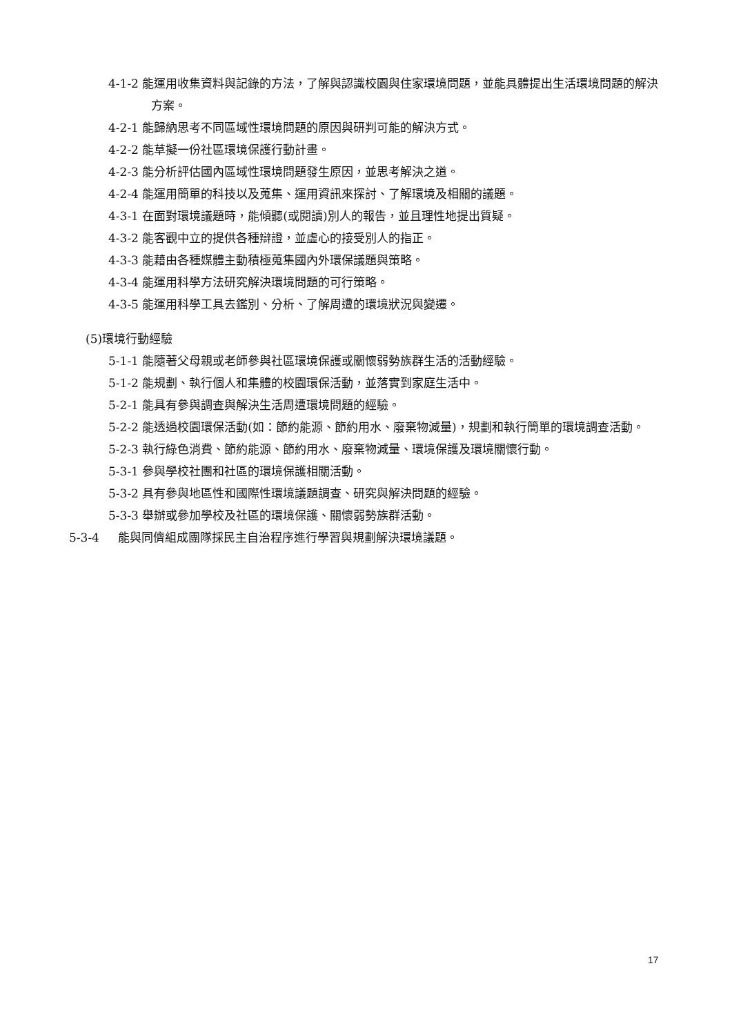4-1-2 能運用收集資料與記錄的方法，了解與認識校園與住家環境問題，並能具體提出生活環境問題的解決方案。
4-2-1 能歸納思考不同區域性環境問題的原因與研判可能的解決方式。
4-2-2 能草擬一份社區環境保護行動計畫。
4-2-3 能分析評估國內區域性環境問題發生原因，並思考解決之道。
4-2-4 能運用簡單的科技以及蒐集、運用資訊來探討、了解環境及相關的議題。
4-3-1 在面對環境議題時，能傾聽(或閱讀)別人的報告，並且理性地提出質疑。
4-3-2 能客觀中立的提供各種辯證，並虛心的接受別人的指正。
4-3-3 能藉由各種媒體主動積極蒐集國內外環保議題與策略。
4-3-4 能運用科學方法研究解決環境問題的可行策略。
4-3-5 能運用科學工具去鑑別、分析、了解周遭的環境狀況與變遷。
(5)環境行動經驗
5-1-1 能隨著父母親或老師參與社區環境保護或關懷弱勢族群生活的活動經驗。
5-1-2 能規劃、執行個人和集體的校園環保活動，並落實到家庭生活中。
5-2-1 能具有參與調查與解決生活周遭環境問題的經驗。
5-2-2 能透過校園環保活動(如：節約能源、節約用水、廢棄物減量)，規劃和執行簡單的環境調查活動。
5-2-3 執行綠色消費、節約能源、節約用水、廢棄物減量、環境保護及環境關懷行動。
5-3-1 參與學校社團和社區的環境保護相關活動。
5-3-2 具有參與地區性和國際性環境議題調查、研究與解決問題的經驗。
5-3-3 舉辦或參加學校及社區的環境保護、關懷弱勢族群活動。
5-3-4 能與同儕組成團隊採民主自治程序進行學習與規劃解決環境議題。
17